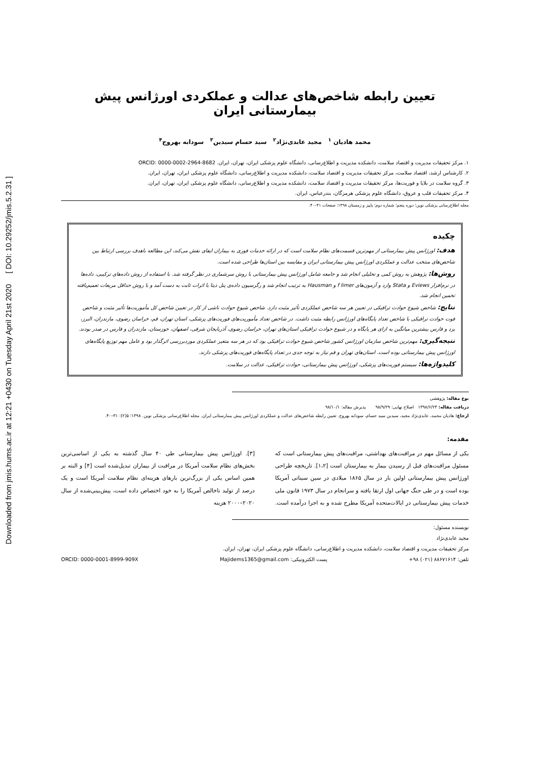Downloaded from jmis.hums.ac.ir at 12:21 +0430 on Tuesday April 21st 2020 [ DOI: 10.29252/jmis.5.2.31 ]
تعیین رابطه شاخص‌های عدالت و عملکردی اورژانس پیش بیمارستانی ایران
محمد هادیان <sup>۱</sup> مجید عابدی‌نژاد<sup>۲</sup> سید حسام سیدین<sup>۳</sup> سودابه بهروج<sup>۴</sup>
۱. مرکز تحقیقات مدیریت و اقتصاد سلامت، دانشکده مدیریت و اطلاع‌رسانی، دانشگاه علوم پزشکی ایران، تهران، ایران. ORCID: 0000-0002-2964-8682
۲. کارشناس ارشد، اقتصاد سلامت، مرکز تحقیقات مدیریت و اقتصاد سلامت، دانشکده مدیریت و اطلاع‌رسانی، دانشگاه علوم پزشکی ایران، تهران، ایران.
۳. گروه سلامت در بلایا و فوریت‌ها، مرکز تحقیقات مدیریت و اقتصاد سلامت، دانشکده مدیریت و اطلاع‌رسانی، دانشگاه علوم پزشکی ایران، تهران، ایران.
۴. مرکز تحقیقات قلب و عروق، دانشگاه علوم پزشکی هرمزگان، بندرعباس، ایران.
مجله اطلاع‌رسانی پزشکی نوین؛ دوره پنجم؛ شماره دوم؛ پاییز و زمستان ۱۳۹۸؛ صفحات ۳۱–۴۰.
چکیده
هدف: اورژانس پیش بیمارستانی از مهم‌ترین قسمت‌های نظام سلامت است که در ارائه خدمات فوری به بیماران ایفای نقش می‌کند، این مطالعه باهدف بررسی ارتباط بین شاخص‌های منتخب عدالت و عملکردی اورژانس پیش بیمارستانی ایران و مقایسه بین استان‌ها طراحی شده است.
روش‌ها: پژوهش به روش کمی و تحلیلی انجام شد و جامعه شامل اورژانس پیش بیمارستانی با روش سرشماری در نظر گرفته شد. با استفاده از روش داده‌های ترکیبی، داده‌ها در نرم‌افزار Eviews و Stata وارد و آزمون‌های f limer و Hausman به ترتیب انجام شد و رگرسیون داده‌ی پنل دیتا با اثرات ثابت به دست آمد و با روش حداقل مربعات تعمیم‌یافته تخمین انجام شد.
نتایج: شاخص شیوع حوادث ترافیکی در تعیین هر سه شاخص عملکردی تأثیر مثبت دارد. شاخص شیوع حوادث ناشی از کار در تعیین شاخص کل مأموریت‌ها تأثیر مثبت و شاخص فوت حوادث ترافیکی با شاخص تعداد پایگاه‌های اورژانس رابطه مثبت داشت. در شاخص تعداد مأموریت‌های فوریت‌های پزشکی، استان تهران، قم، خراسان رضوی، مازندران، البرز، یزد و فارس بیشترین میانگین به ازای هر پایگاه و در شیوع حوادث ترافیکی استان‌های تهران، خراسان رضوی، آذربایجان شرقی، اصفهان، خوزستان، مازندران و فارس در صدر بودند.
نتیجه‌گیری: مهم‌ترین شاخص سازمان اورژانس کشور شاخص شیوع حوادث ترافیکی بود که در هر سه متغیر عملکردی موردبررسی اثرگذار بود و عامل مهم توزیع پایگاه‌های اورژانس پیش بیمارستانی بوده است. استان‌های تهران و قم نیاز به توجه جدی در تعداد پایگاه‌های فوریت‌های پزشکی دارند.
کلیدواژه‌ها: سیستم فوریت‌های پزشکی، اورژانس پیش بیمارستانی، حوادث ترافیکی، عدالت در سلامت.
نوع مقاله: پژوهشی
دریافت مقاله: ۱۳۹۸/۶/۲۳ اصلاح نهایی: ۹۸/۹/۲۹ پذیرش مقاله: ۹۸/۱۰/۱
ارجاع: هادیان محمد، عابدی‌نژاد مجید، سیدین سید حسام، سودابه بهروج. تعیین رابطه شاخص‌های عدالت و عملکردی اورژانس پیش بیمارستانی ایران. مجله اطلاع‌رسانی پزشکی نوین. ۱۳۹۸؛ ۵(۲): ۳۱–۴۰.
مقدمه:
یکی از مسائل مهم در مراقبت‌های بهداشتی، مراقبت‌های پیش بیمارستانی است که مسئول مراقبت‌های قبل از رسیدن بیمار به بیمارستان است [۱،۲]. تاریخچه طراحی اورژانس پیش بیمارستانی اولین بار در سال ۱۸۶۵ میلادی در سین سیناتی آمریکا بوده است و در طی جنگ جهانی اول ارتقا یافته و سرانجام در سال ۱۹۷۳ قانون ملی خدمات پیش بیمارستانی در ایالات‌متحده آمریکا مطرح شده و به اجرا درآمده است. [۳]. اورژانس پیش بیمارستانی طی ۴۰ سال گذشته به یکی از اساسی‌ترین بخش‌های نظام سلامت آمریکا در مراقبت از بیماران تبدیل‌شده است [۴] و البته بر همین اساس یکی از بزرگ‌ترین بارهای هزینه‌ای نظام سلامت آمریکا است و یک درصد از تولید ناخالص آمریکا را به خود اختصاص داده است، پیش‌بینی‌شده از سال ۲۰۲۰–۲۰۰۰ هزینه
نویسنده مسئول:
مجید عابدی‌نژاد
مرکز تحقیقات مدیریت و اقتصاد سلامت، دانشکده مدیریت و اطلاع‌رسانی، دانشگاه علوم پزشکی ایران، تهران، ایران.
تلفن: ۸۸۶۷۱۶۱۴ (۰۲۱) ۹۸+ پست الکترونیکی: Majidems1365@gmail.com ORCID: 0000-0001-8999-909X